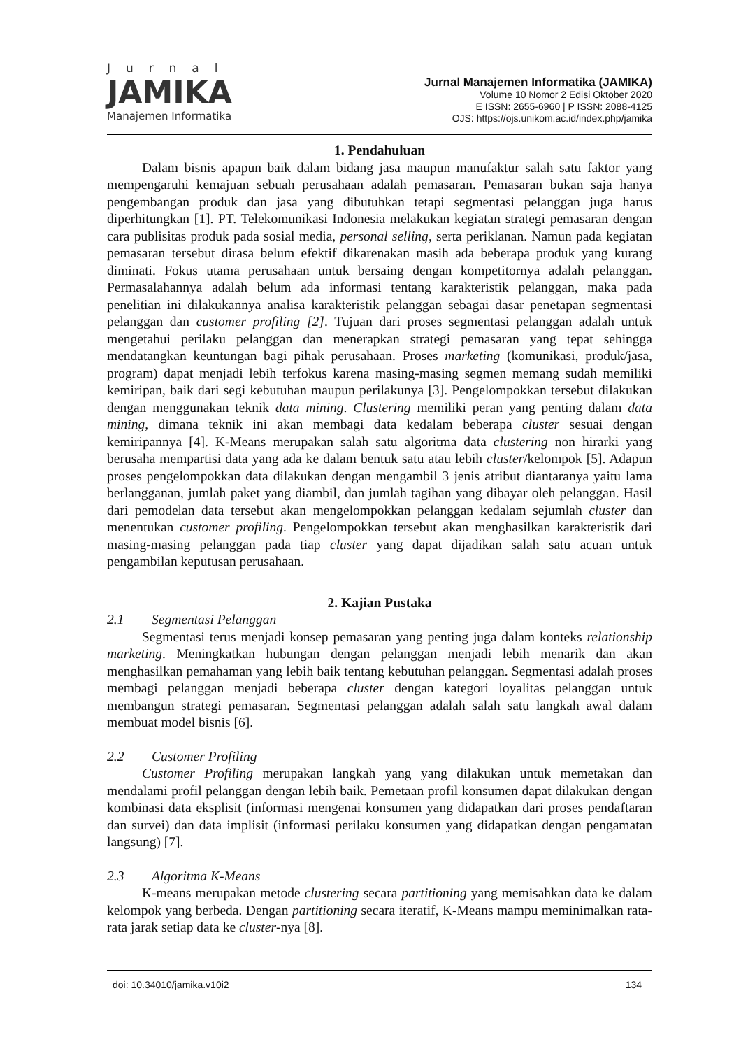Jurnal
JAMIKA
Manajemen Informatika
Jurnal Manajemen Informatika (JAMIKA)
Volume 10 Nomor 2 Edisi Oktober 2020
E ISSN: 2655-6960 | P ISSN: 2088-4125
OJS: https://ojs.unikom.ac.id/index.php/jamika
1. Pendahuluan
Dalam bisnis apapun baik dalam bidang jasa maupun manufaktur salah satu faktor yang mempengaruhi kemajuan sebuah perusahaan adalah pemasaran. Pemasaran bukan saja hanya pengembangan produk dan jasa yang dibutuhkan tetapi segmentasi pelanggan juga harus diperhitungkan [1]. PT. Telekomunikasi Indonesia melakukan kegiatan strategi pemasaran dengan cara publisitas produk pada sosial media, personal selling, serta periklanan. Namun pada kegiatan pemasaran tersebut dirasa belum efektif dikarenakan masih ada beberapa produk yang kurang diminati. Fokus utama perusahaan untuk bersaing dengan kompetitornya adalah pelanggan. Permasalahannya adalah belum ada informasi tentang karakteristik pelanggan, maka pada penelitian ini dilakukannya analisa karakteristik pelanggan sebagai dasar penetapan segmentasi pelanggan dan customer profiling [2]. Tujuan dari proses segmentasi pelanggan adalah untuk mengetahui perilaku pelanggan dan menerapkan strategi pemasaran yang tepat sehingga mendatangkan keuntungan bagi pihak perusahaan. Proses marketing (komunikasi, produk/jasa, program) dapat menjadi lebih terfokus karena masing-masing segmen memang sudah memiliki kemiripan, baik dari segi kebutuhan maupun perilakunya [3]. Pengelompokkan tersebut dilakukan dengan menggunakan teknik data mining. Clustering memiliki peran yang penting dalam data mining, dimana teknik ini akan membagi data kedalam beberapa cluster sesuai dengan kemiripannya [4]. K-Means merupakan salah satu algoritma data clustering non hirarki yang berusaha mempartisi data yang ada ke dalam bentuk satu atau lebih cluster/kelompok [5]. Adapun proses pengelompokkan data dilakukan dengan mengambil 3 jenis atribut diantaranya yaitu lama berlangganan, jumlah paket yang diambil, dan jumlah tagihan yang dibayar oleh pelanggan. Hasil dari pemodelan data tersebut akan mengelompokkan pelanggan kedalam sejumlah cluster dan menentukan customer profiling. Pengelompokkan tersebut akan menghasilkan karakteristik dari masing-masing pelanggan pada tiap cluster yang dapat dijadikan salah satu acuan untuk pengambilan keputusan perusahaan.
2. Kajian Pustaka
2.1 Segmentasi Pelanggan
Segmentasi terus menjadi konsep pemasaran yang penting juga dalam konteks relationship marketing. Meningkatkan hubungan dengan pelanggan menjadi lebih menarik dan akan menghasilkan pemahaman yang lebih baik tentang kebutuhan pelanggan. Segmentasi adalah proses membagi pelanggan menjadi beberapa cluster dengan kategori loyalitas pelanggan untuk membangun strategi pemasaran. Segmentasi pelanggan adalah salah satu langkah awal dalam membuat model bisnis [6].
2.2 Customer Profiling
Customer Profiling merupakan langkah yang yang dilakukan untuk memetakan dan mendalami profil pelanggan dengan lebih baik. Pemetaan profil konsumen dapat dilakukan dengan kombinasi data eksplisit (informasi mengenai konsumen yang didapatkan dari proses pendaftaran dan survei) dan data implisit (informasi perilaku konsumen yang didapatkan dengan pengamatan langsung) [7].
2.3 Algoritma K-Means
K-means merupakan metode clustering secara partitioning yang memisahkan data ke dalam kelompok yang berbeda. Dengan partitioning secara iteratif, K-Means mampu meminimalkan rata-rata jarak setiap data ke cluster-nya [8].
doi: 10.34010/jamika.v10i2 134